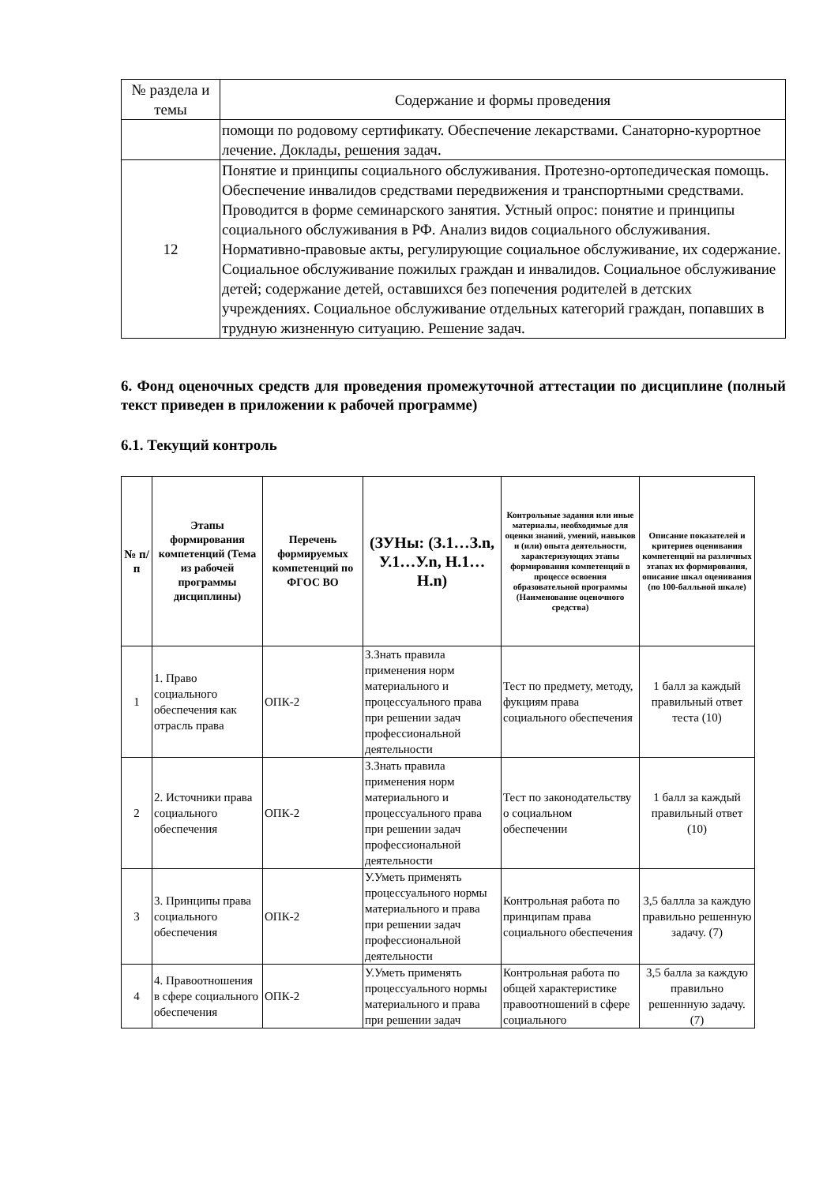| № раздела и темы | Содержание и формы проведения |
| | помощи по родовому сертификату. Обеспечение лекарствами. Санаторно-курортное лечение. Доклады, решения задач. |
| 12 | Понятие и принципы социального обслуживания. Протезно-ортопедическая помощь. Обеспечение инвалидов средствами передвижения и транспортными средствами. Проводится в форме семинарского занятия. Устный опрос: понятие и принципы социального обслуживания в РФ. Анализ видов социального обслуживания. Нормативно-правовые акты, регулирующие социальное обслуживание, их содержание. Социальное обслуживание пожилых граждан и инвалидов. Социальное обслуживание детей; содержание детей, оставшихся без попечения родителей в детских учреждениях. Социальное обслуживание отдельных категорий граждан, попавших в трудную жизненную ситуацию. Решение задач. |
6. Фонд оценочных средств для проведения промежуточной аттестации по дисциплине (полный текст приведен в приложении к рабочей программе)
6.1. Текущий контроль
| № п/п | Этапы формирования компетенций (Тема из рабочей программы дисциплины) | Перечень формируемых компетенций по ФГОС ВО | (ЗУНы: (З.1…З.n, У.1…У.n, Н.1…Н.n) | Контрольные задания или иные материалы, необходимые для оценки знаний, умений, навыков и (или) опыта деятельности, характеризующих этапы формирования компетенций в процессе освоения образовательной программы (Наименование оценочного средства) | Описание показателей и критериев оценивания компетенций на различных этапах их формирования, описание шкал оценивания (по 100-балльной шкале) |
| --- | --- | --- | --- | --- | --- |
| 1 | 1. Право социального обеспечения как отрасль права | ОПК-2 | З.Знать правила применения норм материального и процессуального права при решении задач профессиональной деятельности | Тест по предмету, методу, фукциям права социального обеспечения | 1 балл за каждый правильный ответ теста (10) |
| 2 | 2. Источники права социального обеспечения | ОПК-2 | З.Знать правила применения норм материального и процессуального права при решении задач профессиональной деятельности | Тест по законодательству о социальном обеспечении | 1 балл за каждый правильный ответ (10) |
| 3 | 3. Принципы права социального обеспечения | ОПК-2 | У.Уметь применять процессуального нормы материального и права при решении задач профессиональной деятельности | Контрольная работа по принципам права социального обеспечения | 3,5 баллла за каждую правильно решенную задачу. (7) |
| 4 | 4. Правоотношения в сфере социального обеспечения | ОПК-2 | У.Уметь применять процессуального нормы материального и права при решении задач | Контрольная работа по общей характеристике правоотношений в сфере социального | 3,5 балла за каждую правильно решеннную задачу. (7) |